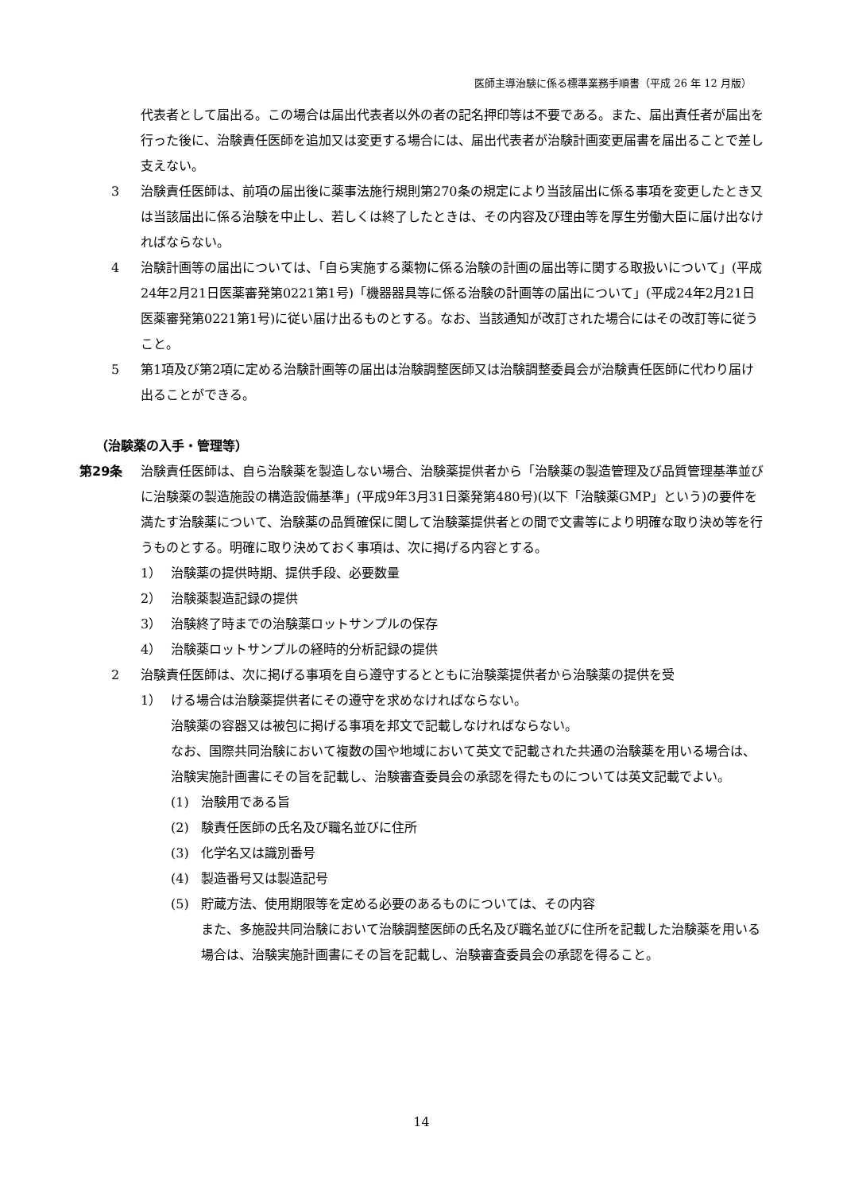医師主導治験に係る標準業務手順書（平成 26 年 12 月版）
代表者として届出る。この場合は届出代表者以外の者の記名押印等は不要である。また、届出責任者が届出を行った後に、治験責任医師を追加又は変更する場合には、届出代表者が治験計画変更届書を届出ることで差し支えない。
3 治験責任医師は、前項の届出後に薬事法施行規則第270条の規定により当該届出に係る事項を変更したとき又は当該届出に係る治験を中止し、若しくは終了したときは、その内容及び理由等を厚生労働大臣に届け出なければならない。
4 治験計画等の届出については、「自ら実施する薬物に係る治験の計画の届出等に関する取扱いについて」(平成24年2月21日医薬審発第0221第1号)「機器器具等に係る治験の計画等の届出について」(平成24年2月21日医薬審発第0221第1号)に従い届け出るものとする。なお、当該通知が改訂された場合にはその改訂等に従うこと。
5 第1項及び第2項に定める治験計画等の届出は治験調整医師又は治験調整委員会が治験責任医師に代わり届け出ることができる。
（治験薬の入手・管理等）
第29条 治験責任医師は、自ら治験薬を製造しない場合、治験薬提供者から「治験薬の製造管理及び品質管理基準並びに治験薬の製造施設の構造設備基準」(平成9年3月31日薬発第480号)(以下「治験薬GMP」という)の要件を満たす治験薬について、治験薬の品質確保に関して治験薬提供者との間で文書等により明確な取り決め等を行うものとする。明確に取り決めておく事項は、次に掲げる内容とする。
1） 治験薬の提供時期、提供手段、必要数量
2） 治験薬製造記録の提供
3） 治験終了時までの治験薬ロットサンプルの保存
4） 治験薬ロットサンプルの経時的分析記録の提供
2 治験責任医師は、次に掲げる事項を自ら遵守するとともに治験薬提供者から治験薬の提供を受
1） ける場合は治験薬提供者にその遵守を求めなければならない。
治験薬の容器又は被包に掲げる事項を邦文で記載しなければならない。
なお、国際共同治験において複数の国や地域において英文で記載された共通の治験薬を用いる場合は、治験実施計画書にその旨を記載し、治験審査委員会の承認を得たものについては英文記載でよい。
(1) 治験用である旨
(2) 験責任医師の氏名及び職名並びに住所
(3) 化学名又は識別番号
(4) 製造番号又は製造記号
(5) 貯蔵方法、使用期限等を定める必要のあるものについては、その内容
また、多施設共同治験において治験調整医師の氏名及び職名並びに住所を記載した治験薬を用いる場合は、治験実施計画書にその旨を記載し、治験審査委員会の承認を得ること。
14